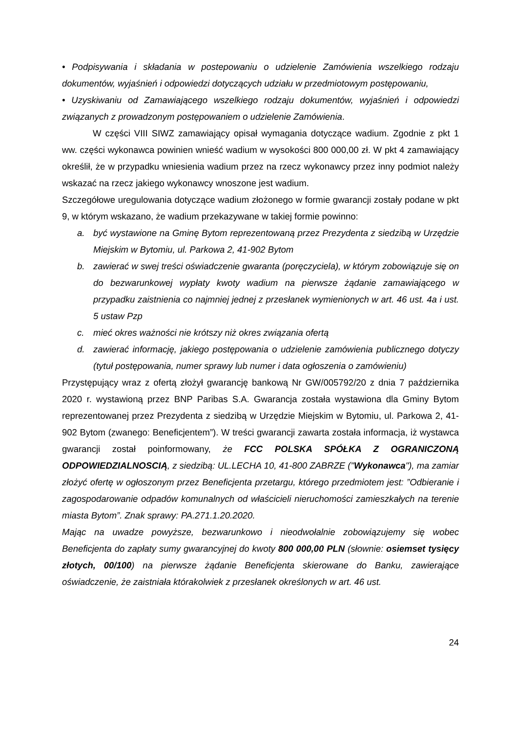• Podpisywania i składania w postepowaniu o udzielenie Zamówienia wszelkiego rodzaju dokumentów, wyjaśnień i odpowiedzi dotyczących udziału w przedmiotowym postępowaniu,
• Uzyskiwaniu od Zamawiającego wszelkiego rodzaju dokumentów, wyjaśnień i odpowiedzi związanych z prowadzonym postępowaniem o udzielenie Zamówienia.
W części VIII SIWZ zamawiający opisał wymagania dotyczące wadium. Zgodnie z pkt 1 ww. części wykonawca powinien wnieść wadium w wysokości 800 000,00 zł. W pkt 4 zamawiający określił, że w przypadku wniesienia wadium przez na rzecz wykonawcy przez inny podmiot należy wskazać na rzecz jakiego wykonawcy wnoszone jest wadium.
Szczegółowe uregulowania dotyczące wadium złożonego w formie gwarancji zostały podane w pkt 9, w którym wskazano, że wadium przekazywane w takiej formie powinno:
a. być wystawione na Gminę Bytom reprezentowaną przez Prezydenta z siedzibą w Urzędzie Miejskim w Bytomiu, ul. Parkowa 2, 41-902 Bytom
b. zawierać w swej treści oświadczenie gwaranta (poręczyciela), w którym zobowiązuje się on do bezwarunkowej wypłaty kwoty wadium na pierwsze żądanie zamawiającego w przypadku zaistnienia co najmniej jednej z przesłanek wymienionych w art. 46 ust. 4a i ust. 5 ustaw Pzp
c. mieć okres ważności nie krótszy niż okres związania ofertą
d. zawierać informację, jakiego postępowania o udzielenie zamówienia publicznego dotyczy (tytuł postępowania, numer sprawy lub numer i data ogłoszenia o zamówieniu)
Przystępujący wraz z ofertą złożył gwarancję bankową Nr GW/005792/20 z dnia 7 października 2020 r. wystawioną przez BNP Paribas S.A. Gwarancja została wystawiona dla Gminy Bytom reprezentowanej przez Prezydenta z siedzibą w Urzędzie Miejskim w Bytomiu, ul. Parkowa 2, 41-902 Bytom (zwanego: Beneficjentem”). W treści gwarancji zawarta została informacja, iż wystawca gwarancji został poinformowany, że FCC POLSKA SPÓŁKA Z OGRANICZONĄ ODPOWIEDZIALNOSCIĄ, z siedzibą: UL.LECHA 10, 41-800 ZABRZE ("Wykonawca"), ma zamiar złożyć ofertę w ogłoszonym przez Beneficjenta przetargu, którego przedmiotem jest: ”Odbieranie i zagospodarowanie odpadów komunalnych od właścicieli nieruchomości zamieszkałych na terenie miasta Bytom”. Znak sprawy: PA.271.1.20.2020.
Mając na uwadze powyższe, bezwarunkowo i nieodwołalnie zobowiązujemy się wobec Beneficjenta do zapłaty sumy gwarancyjnej do kwoty 800 000,00 PLN (słownie: osiemset tysięcy złotych, 00/100) na pierwsze żądanie Beneficjenta skierowane do Banku, zawierające oświadczenie, że zaistniała którakolwiek z przesłanek określonych w art. 46 ust.
24